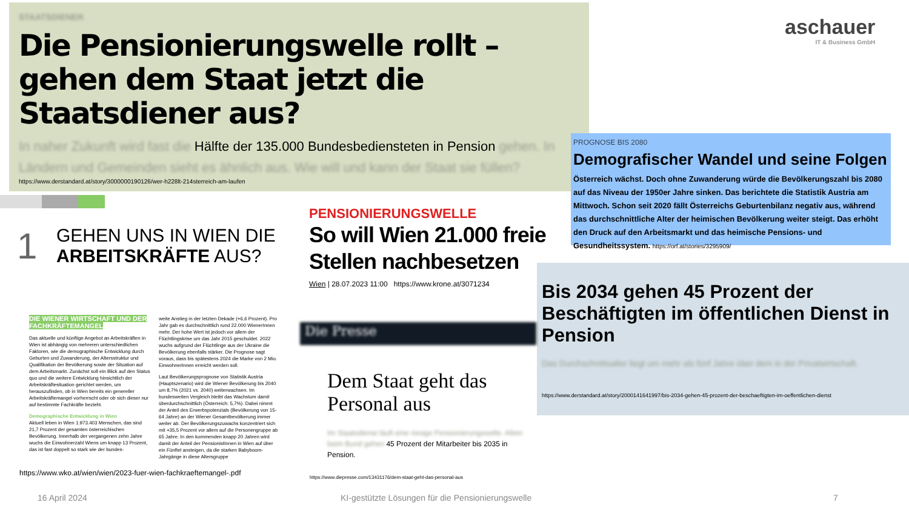STAATSDIENER
Die Pensionierungswelle rollt – gehen dem Staat jetzt die Staatsdiener aus?
In naher Zukunft wird fast die Hälfte der 135.000 Bundesbediensteten in Pension gehen. In Ländern und Gemeinden sieht es ähnlich aus. Wie will und kann der Staat sie füllen?
https://www.derstandard.at/story/3000000190126/wer-h228lt-214sterreich-am-laufen
aschauer
IT & Business GmbH
PROGNOSE BIS 2080
Demografischer Wandel und seine Folgen
Österreich wächst. Doch ohne Zuwanderung würde die Bevölkerungszahl bis 2080 auf das Niveau der 1950er Jahre sinken. Das berichtete die Statistik Austria am Mittwoch. Schon seit 2020 fällt Österreichs Geburtenbilanz negativ aus, während das durchschnittliche Alter der heimischen Bevölkerung weiter steigt. Das erhöht den Druck auf den Arbeitsmarkt und das heimische Pensions- und Gesundheitssystem. https://orf.at/stories/3295909/
Bis 2034 gehen 45 Prozent der Beschäftigten im öffentlichen Dienst in Pension
Das Durchschnittsalter liegt um mehr als fünf Jahre über dem in der Privatwirtschaft.
https://www.derstandard.at/story/2000141641997/bis-2034-gehen-45-prozent-der-beschaeftigten-im-oeffentlichen-dienst
1
GEHEN UNS IN WIEN DIE
ARBEITSKRÄFTE AUS?
DIE WIENER WIRTSCHAFT UND DER FACHKRÄFTEMANGEL
Das aktuelle und künftige Angebot an Arbeitskräften in Wien ist abhängig von mehreren unterschiedlichen Faktoren, wie die demographische Entwicklung durch Geburten und Zuwanderung, der Altersstruktur und Qualifikation der Bevölkerung sowie der Situation auf dem Arbeitsmarkt. Zunächst soll ein Blick auf den Status quo und die weitere Entwicklung hinsichtlich der Arbeitskräftesituation gerichtet werden, um herauszufinden, ob in Wien bereits ein genereller Arbeitskräftemangel vorherrscht oder ob sich dieser nur auf bestimmte Fachkräfte bezieht.
Demographische Entwicklung in Wien
Aktuell leben in Wien 1.973.403 Menschen, das sind 21,7 Prozent der gesamten österreichischen Bevölkerung. Innerhalb der vergangenen zehn Jahre wuchs die Einwohnerzahl Wiens um knapp 13 Prozent, das ist fast doppelt so stark wie der bundes-
weite Anstieg in der letzten Dekade (+6,6 Prozent). Pro Jahr gab es durchschnittlich rund 22.000 WienerInnen mehr. Der hohe Wert ist jedoch vor allem der Flüchtlingskrise um das Jahr 2015 geschuldet. 2022 wuchs aufgrund der Flüchtlinge aus der Ukraine die Bevölkerung ebenfalls stärker. Die Prognose sagt voraus, dass bis spätestens 2024 die Marke von 2 Mio. EinwohnerInnen erreicht werden soll.
Laut Bevölkerungsprognose von Statistik Austria (Hauptszenario) wird die Wiener Bevölkerung bis 2040 um 8,7% (2021 vs. 2040) weiterwachsen. Im bundesweiten Vergleich bleibt das Wachstum damit überdurchschnittlich (Österreich: 5,7%). Dabei nimmt der Anteil des Erwerbspotenzials (Bevölkerung von 15-64 Jahre) an der Wiener Gesamtbevölkerung immer weiter ab. Der Bevölkerungszuwachs konzentriert sich mit +35,5 Prozent vor allem auf die Personengruppe ab 65 Jahre. In den kommenden knapp 20 Jahren wird damit der Anteil der PensionistInnen in Wien auf über ein Fünftel ansteigen, da die starken Babyboom-Jahrgänge in diese Altersgruppe
https://www.wko.at/wien/wien/2023-fuer-wien-fachkraeftemangel-.pdf
PENSIONIERUNGSWELLE
So will Wien 21.000 freie Stellen nachbesetzen
Wien | 28.07.2023 11:00 https://www.krone.at/3071234
Die Presse
Dem Staat geht das Personal aus
Im Staatsdienst läuft eine riesige Pensionierungswelle. Allein beim Bund gehen 45 Prozent der Mitarbeiter bis 2035 in Pension.
https://www.diepresse.com/13431176/dem-staat-geht-das-personal-aus
16 April 2024
KI-gestützte Lösungen für die Pensionierungswelle
7